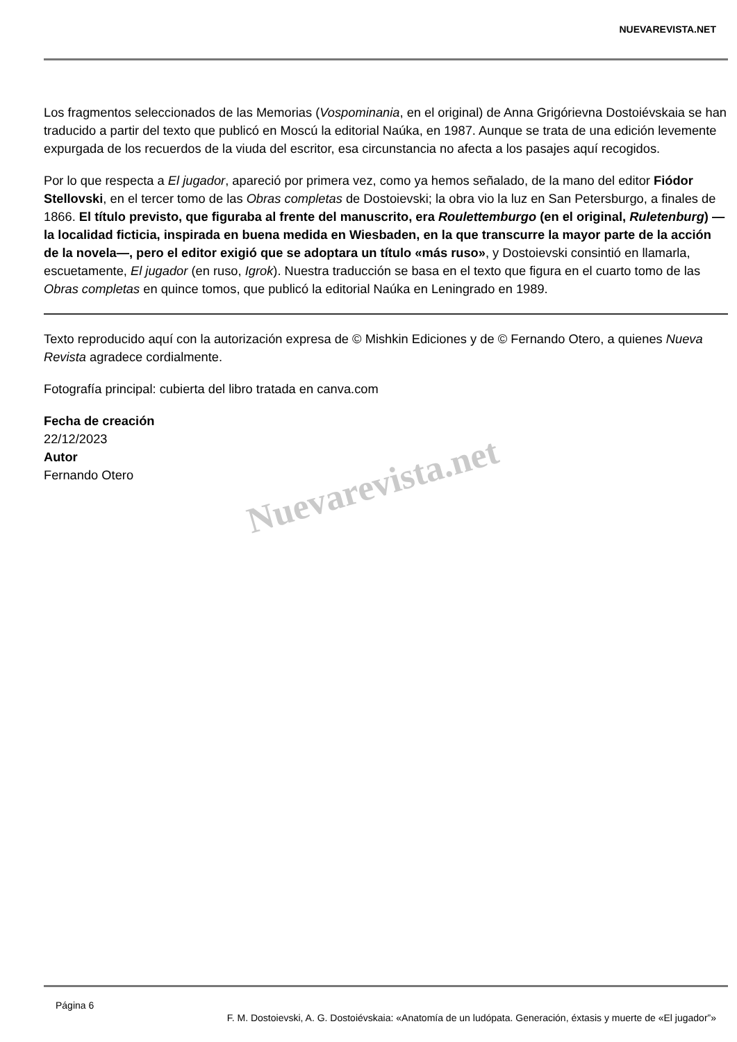NUEVAREVISTA.NET
Los fragmentos seleccionados de las Memorias (Vospominania, en el original) de Anna Grigórievna Dostoiévskaia se han traducido a partir del texto que publicó en Moscú la editorial Naúka, en 1987. Aunque se trata de una edición levemente expurgada de los recuerdos de la viuda del escritor, esa circunstancia no afecta a los pasajes aquí recogidos.
Por lo que respecta a El jugador, apareció por primera vez, como ya hemos señalado, de la mano del editor Fiódor Stellovski, en el tercer tomo de las Obras completas de Dostoievski; la obra vio la luz en San Petersburgo, a finales de 1866. El título previsto, que figuraba al frente del manuscrito, era Roulettemburgo (en el original, Ruletenburg) —la localidad ficticia, inspirada en buena medida en Wiesbaden, en la que transcurre la mayor parte de la acción de la novela—, pero el editor exigió que se adoptara un título «más ruso», y Dostoievski consintió en llamarla, escuetamente, El jugador (en ruso, Igrok). Nuestra traducción se basa en el texto que figura en el cuarto tomo de las Obras completas en quince tomos, que publicó la editorial Naúka en Leningrado en 1989.
Texto reproducido aquí con la autorización expresa de © Mishkin Ediciones y de © Fernando Otero, a quienes Nueva Revista agradece cordialmente.
Fotografía principal: cubierta del libro tratada en canva.com
Fecha de creación
22/12/2023
Autor
Fernando Otero
Nuevarevista.net
Página 6
F. M. Dostoievski, A. G. Dostoiévskaia: «Anatomía de un ludópata. Generación, éxtasis y muerte de «El jugador”»